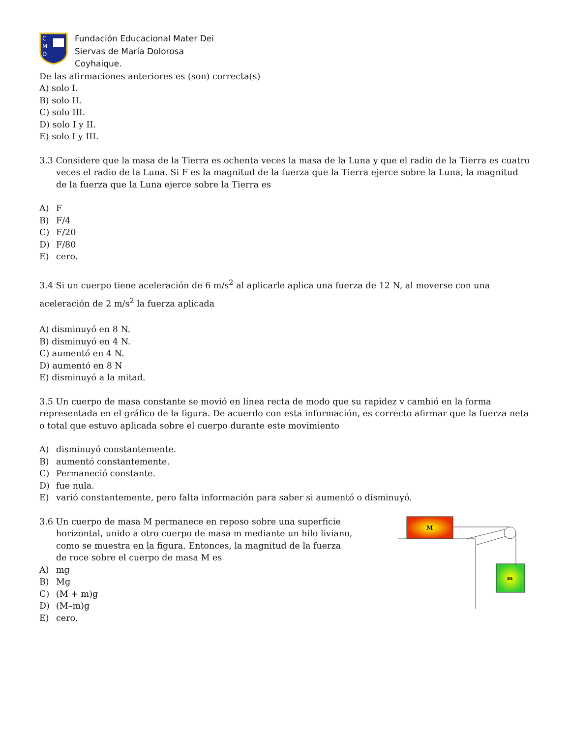C
M
D
Fundación Educacional Mater Dei
Siervas de María Dolorosa
Coyhaique.
De las afirmaciones anteriores es (son) correcta(s)
A) solo I.
B) solo II.
C) solo III.
D) solo I y II.
E) solo I y III.
3.3 Considere que la masa de la Tierra es ochenta veces la masa de la Luna y que el radio de la Tierra es cuatro veces el radio de la Luna. Si F es la magnitud de la fuerza que la Tierra ejerce sobre la Luna, la magnitud de la fuerza que la Luna ejerce sobre la Tierra es
A) F
B) F/4
C) F/20
D) F/80
E) cero.
3.4 Si un cuerpo tiene aceleración de 6 m/s<sup>2</sup> al aplicarle aplica una fuerza de 12 N, al moverse con una aceleración de 2 m/s<sup>2</sup> la fuerza aplicada
A) disminuyó en 8 N.
B) disminuyó en 4 N.
C) aumentó en 4 N.
D) aumentó en 8 N
E) disminuyó a la mitad.
3.5 Un cuerpo de masa constante se movió en línea recta de modo que su rapidez v cambió en la forma representada en el gráfico de la figura. De acuerdo con esta información, es correcto afirmar que la fuerza neta o total que estuvo aplicada sobre el cuerpo durante este movimiento
A) disminuyó constantemente.
B) aumentó constantemente.
C) Permaneció constante.
D) fue nula.
E) varió constantemente, pero falta información para saber si aumentó o disminuyó.
3.6 Un cuerpo de masa M permanece en reposo sobre una superficie horizontal, unido a otro cuerpo de masa m mediante un hilo liviano, como se muestra en la figura. Entonces, la magnitud de la fuerza de roce sobre el cuerpo de masa M es
A) mg
B) Mg
C) (M + m)g
D) (M–m)g
E) cero.
M
m